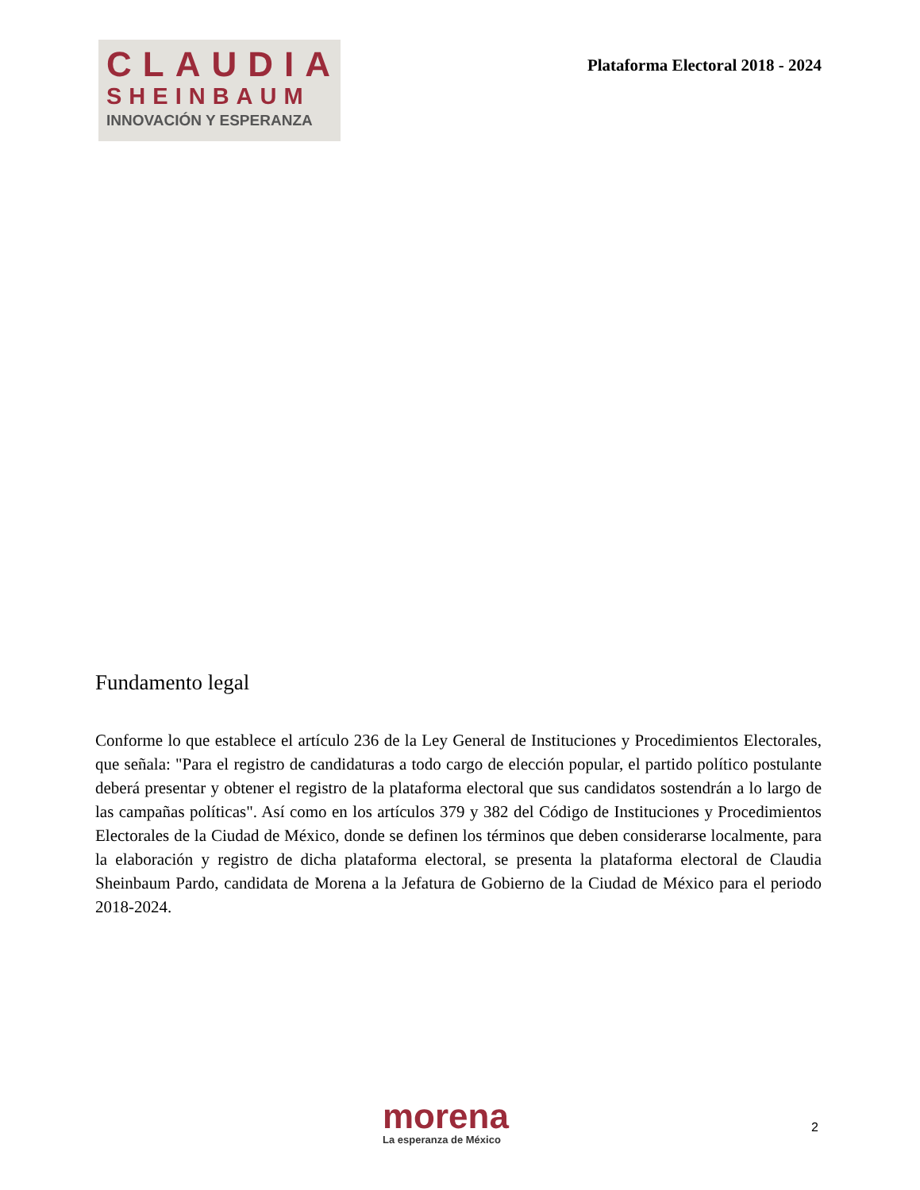CLAUDIA
SHEINBAUM
INNOVACIÓN Y ESPERANZA
Plataforma Electoral 2018 - 2024
Fundamento legal
Conforme lo que establece el artículo 236 de la Ley General de Instituciones y Procedimientos Electorales, que señala: "Para el registro de candidaturas a todo cargo de elección popular, el partido político postulante deberá presentar y obtener el registro de la plataforma electoral que sus candidatos sostendrán a lo largo de las campañas políticas". Así como en los artículos 379 y 382 del Código de Instituciones y Procedimientos Electorales de la Ciudad de México, donde se definen los términos que deben considerarse localmente, para la elaboración y registro de dicha plataforma electoral, se presenta la plataforma electoral de Claudia Sheinbaum Pardo, candidata de Morena a la Jefatura de Gobierno de la Ciudad de México para el periodo 2018-2024.
morena
La esperanza de México
2